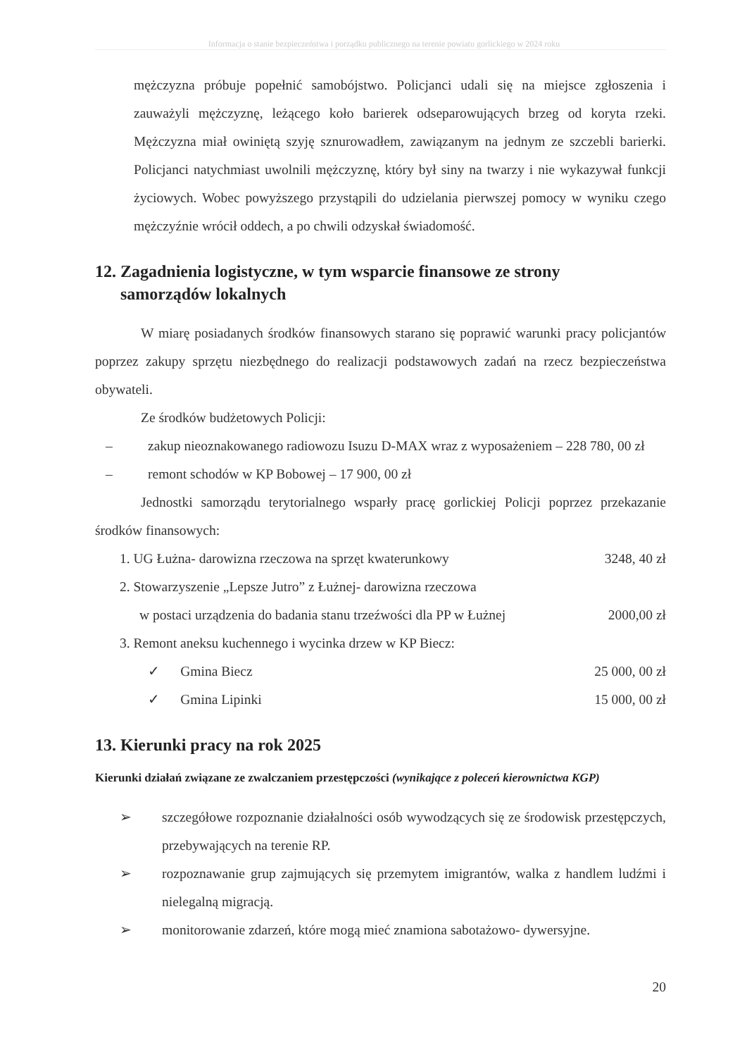Informacja o stanie bezpieczeństwa i porządku publicznego na terenie powiatu gorlickiego w 2024 roku
mężczyzna próbuje popełnić samobójstwo. Policjanci udali się na miejsce zgłoszenia i zauważyli mężczyznę, leżącego koło barierek odseparowujących brzeg od koryta rzeki. Mężczyzna miał owiniętą szyję sznurowadłem, zawiązanym na jednym ze szczebli barierki. Policjanci natychmiast uwolnili mężczyznę, który był siny na twarzy i nie wykazywał funkcji życiowych. Wobec powyższego przystąpili do udzielania pierwszej pomocy w wyniku czego mężczyźnie wrócił oddech, a po chwili odzyskał świadomość.
12. Zagadnienia logistyczne, w tym wsparcie finansowe ze strony
samorządów lokalnych
W miarę posiadanych środków finansowych starano się poprawić warunki pracy policjantów poprzez zakupy sprzętu niezbędnego do realizacji podstawowych zadań na rzecz bezpieczeństwa obywateli.
Ze środków budżetowych Policji:
– zakup nieoznakowanego radiowozu Isuzu D-MAX wraz z wyposażeniem – 228 780, 00 zł
– remont schodów w KP Bobowej – 17 900, 00 zł
Jednostki samorządu terytorialnego wsparły pracę gorlickiej Policji poprzez przekazanie środków finansowych:
1. UG Łużna- darowizna rzeczowa na sprzęt kwaterunkowy 3248, 40 zł
2. Stowarzyszenie „Lepsze Jutro” z Łużnej- darowizna rzeczowa
w postaci urządzenia do badania stanu trzeźwości dla PP w Łużnej 2000,00 zł
3. Remont aneksu kuchennego i wycinka drzew w KP Biecz:
✓ Gmina Biecz 25 000, 00 zł
✓ Gmina Lipinki 15 000, 00 zł
13. Kierunki pracy na rok 2025
Kierunki działań związane ze zwalczaniem przestępczości (wynikające z poleceń kierownictwa KGP)
➢
szczegółowe rozpoznanie działalności osób wywodzących się ze środowisk przestępczych, przebywających na terenie RP.
➢
rozpoznawanie grup zajmujących się przemytem imigrantów, walka z handlem ludźmi i nielegalną migracją.
➢
monitorowanie zdarzeń, które mogą mieć znamiona sabotażowo- dywersyjne.
20